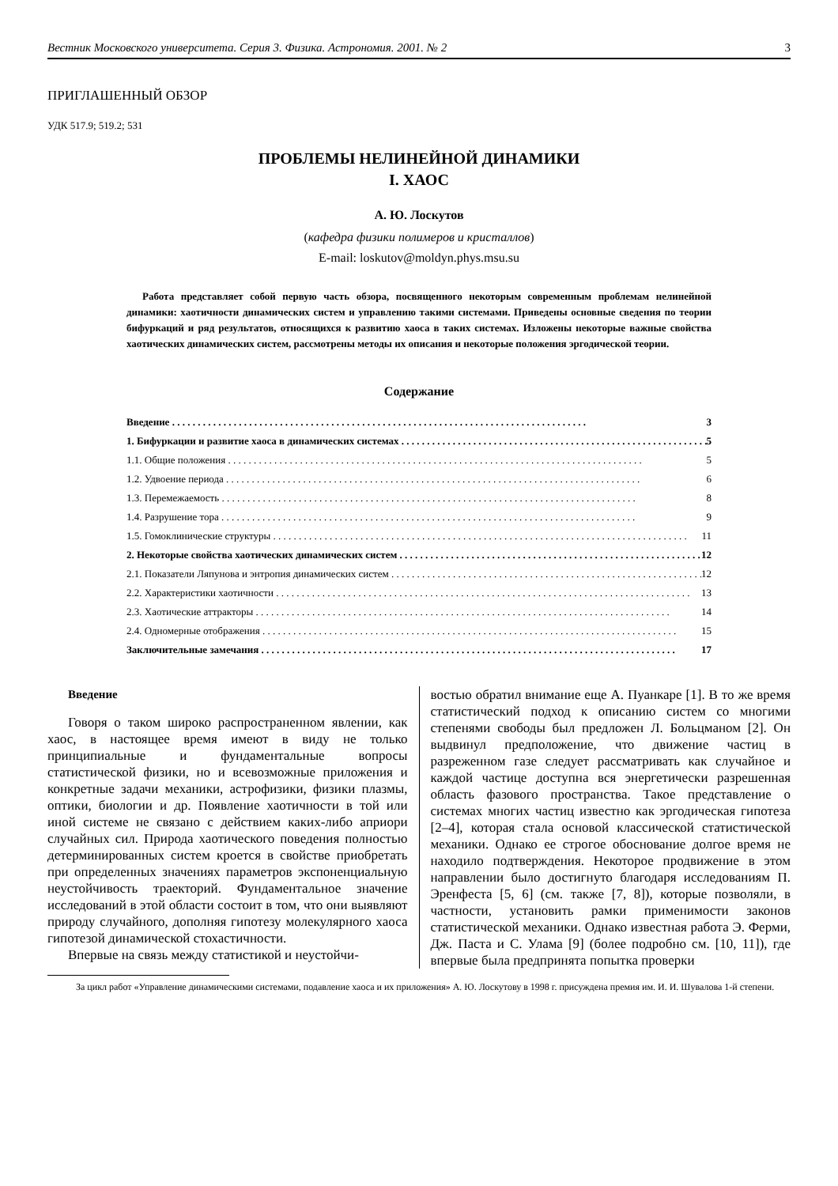Вестник Московского университета. Серия 3. Физика. Астрономия. 2001. № 2 3
ПРИГЛАШЕННЫЙ ОБЗОР
УДК 517.9; 519.2; 531
ПРОБЛЕМЫ НЕЛИНЕЙНОЙ ДИНАМИКИ
I. ХАОС
А. Ю. Лоскутов
(кафедра физики полимеров и кристаллов)
E-mail: loskutov@moldyn.phys.msu.su
Работа представляет собой первую часть обзора, посвященного некоторым современным проблемам нелинейной динамики: хаотичности динамических систем и управлению такими системами. Приведены основные сведения по теории бифуркаций и ряд результатов, относящихся к развитию хаоса в таких системах. Изложены некоторые важные свойства хаотических динамических систем, рассмотрены методы их описания и некоторые положения эргодической теории.
Содержание
Введение 3
1. Бифуркации и развитие хаоса в динамических системах 5
1.1. Общие положения 5
1.2. Удвоение периода 6
1.3. Перемежаемость 8
1.4. Разрушение тора 9
1.5. Гомоклинические структуры 11
2. Некоторые свойства хаотических динамических систем 12
2.1. Показатели Ляпунова и энтропия динамических систем 12
2.2. Характеристики хаотичности 13
2.3. Хаотические аттракторы 14
2.4. Одномерные отображения 15
Заключительные замечания 17
Введение
Говоря о таком широко распространенном явлении, как хаос, в настоящее время имеют в виду не только принципиальные и фундаментальные вопросы статистической физики, но и всевозможные приложения и конкретные задачи механики, астрофизики, физики плазмы, оптики, биологии и др. Появление хаотичности в той или иной системе не связано с действием каких-либо априори случайных сил. Природа хаотического поведения полностью детерминированных систем кроется в свойстве приобретать при определенных значениях параметров экспоненциальную неустойчивость траекторий. Фундаментальное значение исследований в этой области состоит в том, что они выявляют природу случайного, дополняя гипотезу молекулярного хаоса гипотезой динамической стохастичности.
Впервые на связь между статистикой и неустойчи-
востью обратил внимание еще А. Пуанкаре [1]. В то же время статистический подход к описанию систем со многими степенями свободы был предложен Л. Больцманом [2]. Он выдвинул предположение, что движение частиц в разреженном газе следует рассматривать как случайное и каждой частице доступна вся энергетически разрешенная область фазового пространства. Такое представление о системах многих частиц известно как эргодическая гипотеза [2–4], которая стала основой классической статистической механики. Однако ее строгое обоснование долгое время не находило подтверждения. Некоторое продвижение в этом направлении было достигнуто благодаря исследованиям П. Эренфеста [5, 6] (см. также [7, 8]), которые позволяли, в частности, установить рамки применимости законов статистической механики. Однако известная работа Э. Ферми, Дж. Паста и С. Улама [9] (более подробно см. [10, 11]), где впервые была предпринята попытка проверки
За цикл работ «Управление динамическими системами, подавление хаоса и их приложения» А. Ю. Лоскутову в 1998 г. присуждена премия им. И. И. Шувалова 1-й степени.